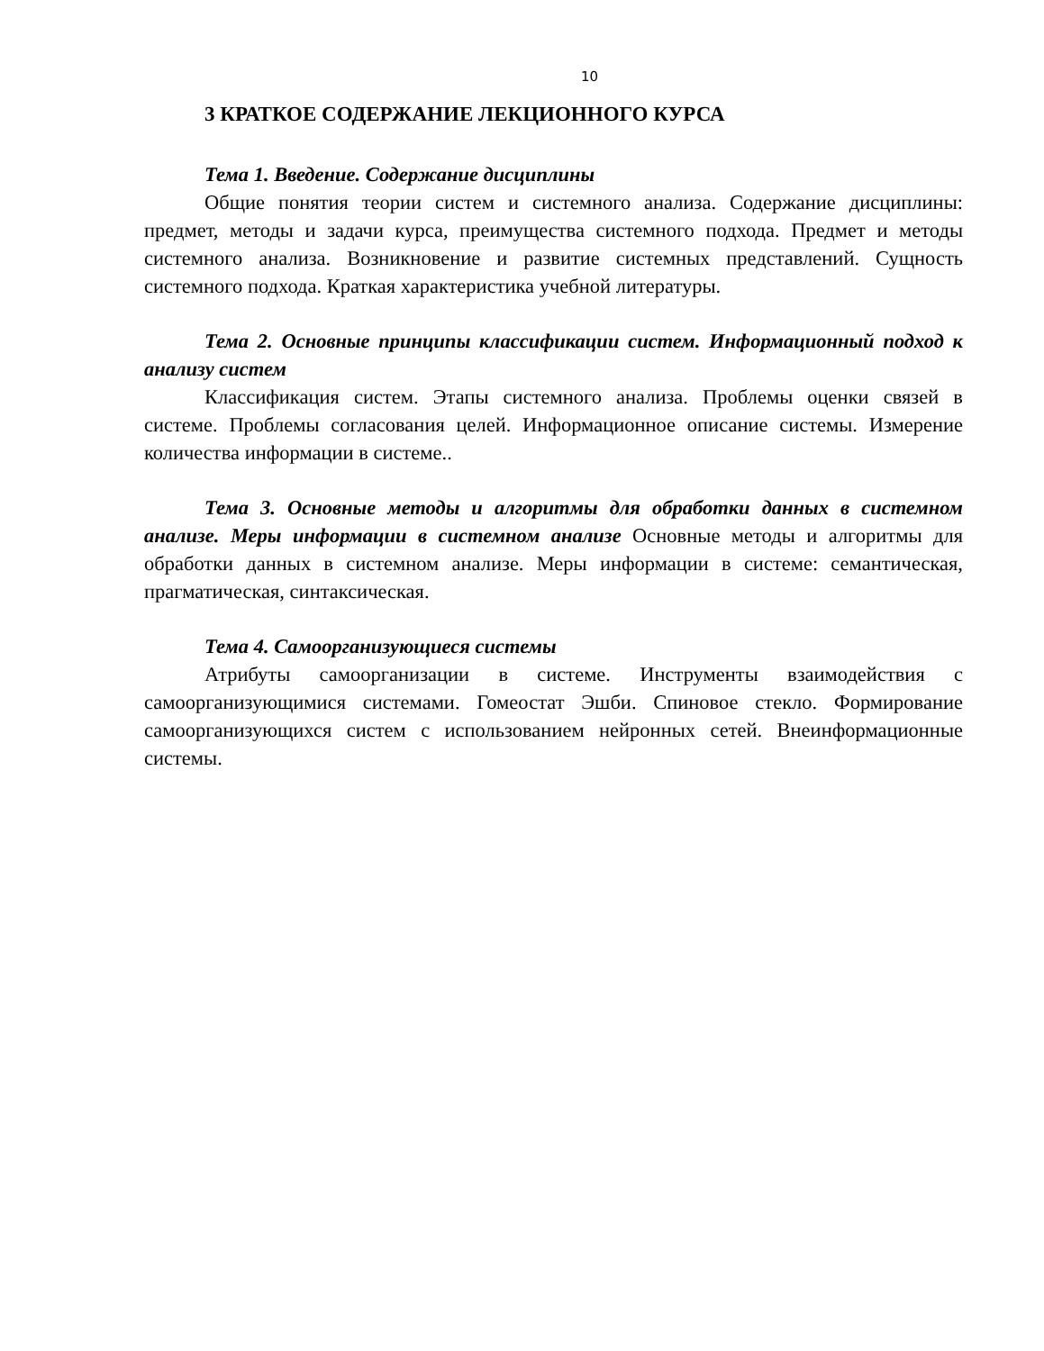10
3 КРАТКОЕ СОДЕРЖАНИЕ ЛЕКЦИОННОГО КУРСА
Тема 1. Введение. Содержание дисциплины
Общие понятия теории систем и системного анализа. Содержание дисциплины: предмет, методы и задачи курса, преимущества системного подхода. Предмет и методы системного анализа. Возникновение и развитие системных представлений. Сущность системного подхода. Краткая характеристика учебной литературы.
Тема 2. Основные принципы классификации систем. Информационный подход к анализу систем
Классификация систем. Этапы системного анализа. Проблемы оценки связей в системе. Проблемы согласования целей. Информационное описание системы. Измерение количества информации в системе..
Тема 3. Основные методы и алгоритмы для обработки данных в системном анализе. Меры информации в системном анализе Основные методы и алгоритмы для обработки данных в системном анализе. Меры информации в системе: семантическая, прагматическая, синтаксическая.
Тема 4. Самоорганизующиеся системы
Атрибуты самоорганизации в системе. Инструменты взаимодействия с самоорганизующимися системами. Гомеостат Эшби. Спиновое стекло. Формирование самоорганизующихся систем с использованием нейронных сетей. Внеинформационные системы.